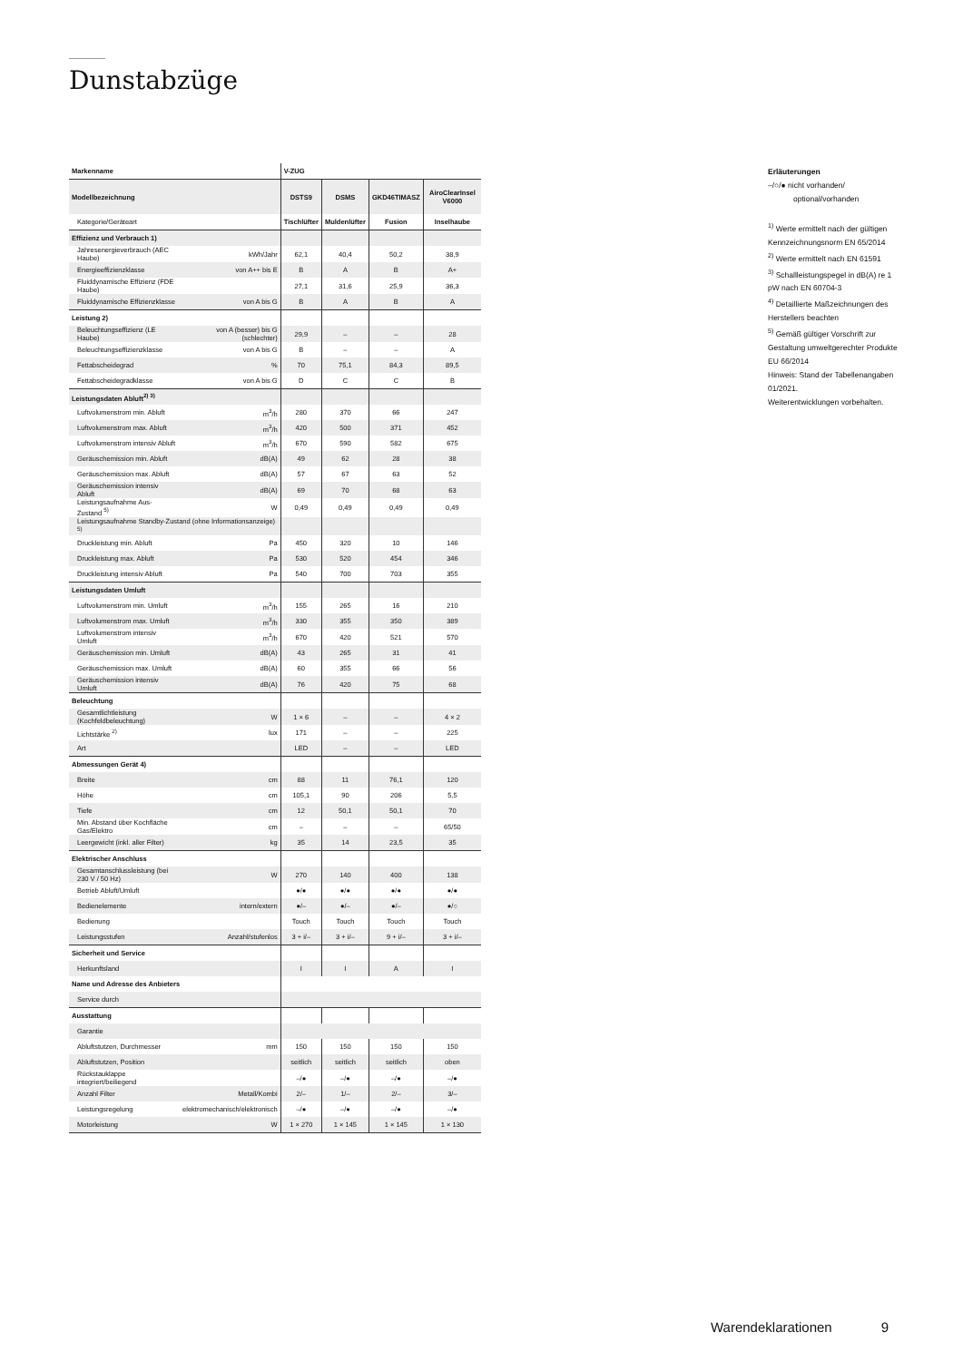Dunstabzüge
| Markenname | | V-ZUG | | | |
| Modellbezeichnung | | DSTS9 | DSMS | GKD46TIMASZ | AiroClearInsel V6000 |
| Kategorie/Geräteart | | Tischlüfter | Muldenlüfter | Fusion | Inselhaube |
| Effizienz und Verbrauch 1) | | | | | |
| Jahresenergieverbrauch (AEC Haube) | kWh/Jahr | 62,1 | 40,4 | 50,2 | 38,9 |
| Energieeffizienzklasse | von A++ bis E | B | A | B | A+ |
| Fluiddynamische Effizienz (FDE Haube) | | 27,1 | 31,6 | 25,9 | 36,3 |
| Fluiddynamische Effizienzklasse | von A bis G | B | A | B | A |
| Leistung 2) | | | | | |
| Beleuchtungseffizienz (LE Haube) | von A (besser) bis G (schlechter) | 29,9 | – | – | 28 |
| Beleuchtungseffizienzklasse | von A bis G | B | – | – | A |
| Fettabscheidegrad | % | 70 | 75,1 | 84,3 | 89,5 |
| Fettabscheidegradklasse | von A bis G | D | C | C | B |
| Leistungsdaten Abluft<sup>2) 3)</sup> | | | | | |
| Luftvolumenstrom min. Abluft | m<sup>3</sup>/h | 280 | 370 | 66 | 247 |
| Luftvolumenstrom max. Abluft | m<sup>3</sup>/h | 420 | 500 | 371 | 452 |
| Luftvolumenstrom intensiv Abluft | m<sup>3</sup>/h | 670 | 590 | 582 | 675 |
| Geräuschemission min. Abluft | dB(A) | 49 | 62 | 28 | 38 |
| Geräuschemission max. Abluft | dB(A) | 57 | 67 | 63 | 52 |
| Geräuschemission intensiv Abluft | dB(A) | 69 | 70 | 68 | 63 |
| Leistungsaufnahme Aus-Zustand <sup>5)</sup> | W | 0,49 | 0,49 | 0,49 | 0,49 |
| Leistungsaufnahme Standby-Zustand (ohne Informationsanzeige) <sup>5)</sup> | | | | | |
| Druckleistung min. Abluft | Pa | 450 | 320 | 10 | 146 |
| Druckleistung max. Abluft | Pa | 530 | 520 | 454 | 346 |
| Druckleistung intensiv Abluft | Pa | 540 | 700 | 703 | 355 |
| Leistungsdaten Umluft | | | | | |
| Luftvolumenstrom min. Umluft | m<sup>3</sup>/h | 155 | 265 | 16 | 210 |
| Luftvolumenstrom max. Umluft | m<sup>3</sup>/h | 330 | 355 | 350 | 389 |
| Luftvolumenstrom intensiv Umluft | m<sup>3</sup>/h | 670 | 420 | 521 | 570 |
| Geräuschemission min. Umluft | dB(A) | 43 | 265 | 31 | 41 |
| Geräuschemission max. Umluft | dB(A) | 60 | 355 | 66 | 56 |
| Geräuschemission intensiv Umluft | dB(A) | 76 | 420 | 75 | 68 |
| Beleuchtung | | | | | |
| Gesamtlichtleistung (Kochfeldbeleuchtung) | W | 1 × 6 | – | – | 4 × 2 |
| Lichtstärke <sup>2)</sup> | lux | 171 | – | – | 225 |
| Art | | LED | – | – | LED |
| Abmessungen Gerät 4) | | | | | |
| Breite | cm | 88 | 11 | 76,1 | 120 |
| Höhe | cm | 105,1 | 90 | 206 | 5,5 |
| Tiefe | cm | 12 | 50,1 | 50,1 | 70 |
| Min. Abstand über Kochfläche Gas/Elektro | cm | – | – | – | 65/50 |
| Leergewicht (inkl. aller Filter) | kg | 35 | 14 | 23,5 | 35 |
| Elektrischer Anschluss | | | | | |
| Gesamtanschlussleistung (bei 230 V / 50 Hz) | W | 270 | 140 | 400 | 138 |
| Betrieb Abluft/Umluft | | ●/● | ●/● | ●/● | ●/● |
| Bedienelemente | intern/extern | ●/– | ●/– | ●/– | ●/○ |
| Bedienung | | Touch | Touch | Touch | Touch |
| Leistungsstufen | Anzahl/stufenlos | 3 + i/– | 3 + i/– | 9 + i/– | 3 + i/– |
| Sicherheit und Service | | | | | |
| Herkunftsland | | I | I | A | I |
| Name und Adresse des Anbieters | | | | | |
| Service durch | | | | | |
| Ausstattung | | | | | |
| Garantie | | | | | |
| Abluftstutzen, Durchmesser | mm | 150 | 150 | 150 | 150 |
| Abluftstutzen, Position | | seitlich | seitlich | seitlich | oben |
| Rückstauklappe integriert/beiliegend | | –/● | –/● | –/● | –/● |
| Anzahl Filter | Metall/Kombi | 2/– | 1/– | 2/– | 3/– |
| Leistungsregelung | elektromechanisch/elektronisch | –/● | –/● | –/● | –/● |
| Motorleistung | W | 1 × 270 | 1 × 145 | 1 × 145 | 1 × 130 |
Erläuterungen
–/○/● nicht vorhanden/
optional/vorhanden
<sup>1)</sup> Werte ermittelt nach der gültigen Kennzeichnungsnorm EN 65/2014
<sup>2)</sup> Werte ermittelt nach EN 61591
<sup>3)</sup> Schallleistungspegel in dB(A) re 1 pW nach EN 60704-3
<sup>4)</sup> Detaillierte Maßzeichnungen des Herstellers beachten
<sup>5)</sup> Gemäß gültiger Vorschrift zur Gestaltung umweltgerechter Produkte EU 66/2014
Hinweis: Stand der Tabellenangaben 01/2021.
Weiterentwicklungen vorbehalten.
Warendeklarationen 9